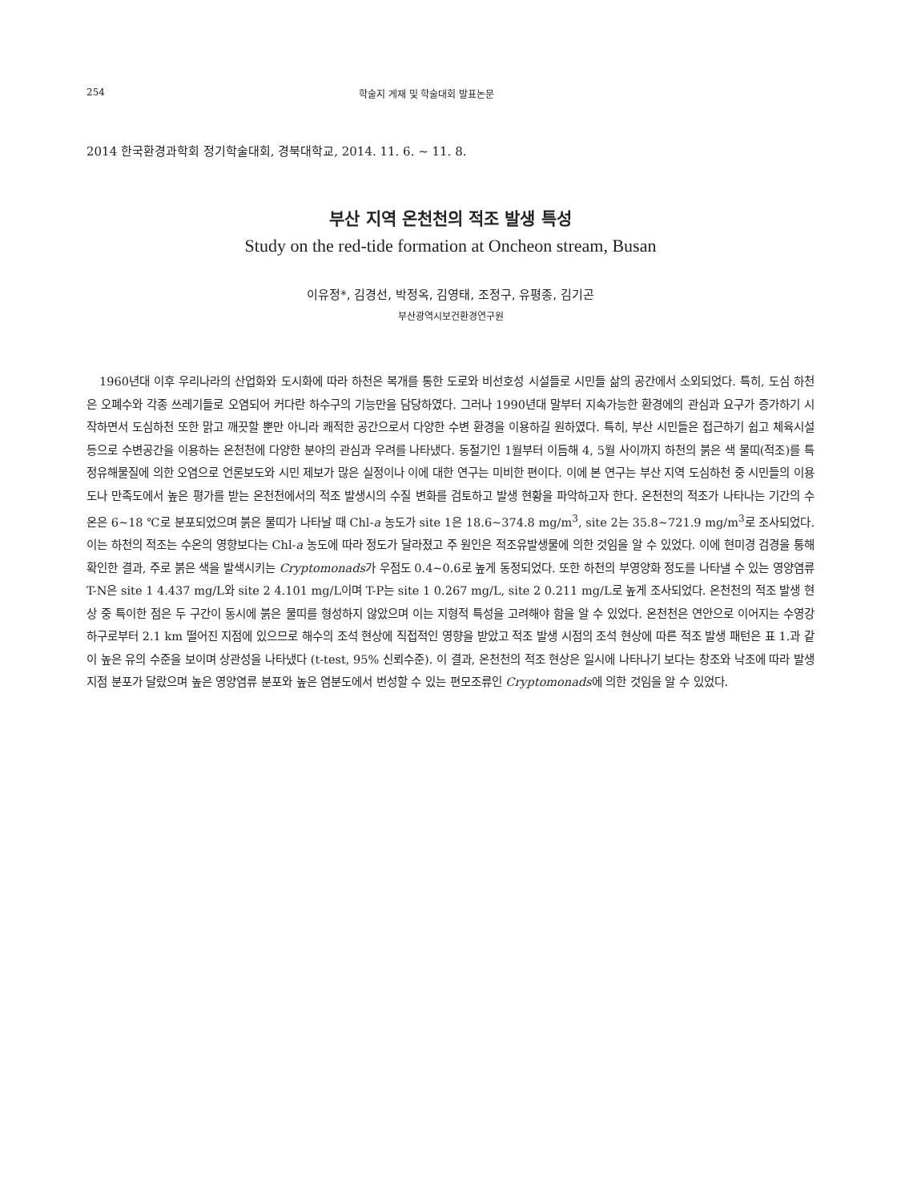254 학술지 게재 및 학술대회 발표논문
2014 한국환경과학회 정기학술대회, 경북대학교, 2014. 11. 6. ~ 11. 8.
부산 지역 온천천의 적조 발생 특성
Study on the red-tide formation at Oncheon stream, Busan
이유정*, 김경선, 박정옥, 김영태, 조정구, 유평종, 김기곤
부산광역시보건환경연구원
1960년대 이후 우리나라의 산업화와 도시화에 따라 하천은 복개를 통한 도로와 비선호성 시설들로 시민들 삶의 공간에서 소외되었다. 특히, 도심 하천은 오폐수와 각종 쓰레기들로 오염되어 커다란 하수구의 기능만을 담당하였다. 그러나 1990년대 말부터 지속가능한 환경에의 관심과 요구가 증가하기 시작하면서 도심하천 또한 맑고 깨끗할 뿐만 아니라 쾌적한 공간으로서 다양한 수변 환경을 이용하길 원하였다. 특히, 부산 시민들은 접근하기 쉽고 체육시설 등으로 수변공간을 이용하는 온천천에 다양한 분야의 관심과 우려를 나타냈다. 동절기인 1월부터 이듬해 4, 5월 사이까지 하천의 붉은 색 물띠(적조)를 특정유해물질에 의한 오염으로 언론보도와 시민 제보가 많은 실정이나 이에 대한 연구는 미비한 편이다. 이에 본 연구는 부산 지역 도심하천 중 시민들의 이용도나 만족도에서 높은 평가를 받는 온천천에서의 적조 발생시의 수질 변화를 검토하고 발생 현황을 파악하고자 한다. 온천천의 적조가 나타나는 기간의 수온은 6~18 ℃로 분포되었으며 붉은 물띠가 나타날 때 Chl-a 농도가 site 1은 18.6~374.8 mg/m<sup>3</sup>, site 2는 35.8~721.9 mg/m<sup>3</sup>로 조사되었다. 이는 하천의 적조는 수온의 영향보다는 Chl-a 농도에 따라 정도가 달라졌고 주 원인은 적조유발생물에 의한 것임을 알 수 있었다. 이에 현미경 검경을 통해 확인한 결과, 주로 붉은 색을 발색시키는 Cryptomonads가 우점도 0.4~0.6로 높게 동정되었다. 또한 하천의 부영양화 정도를 나타낼 수 있는 영양염류 T-N은 site 1 4.437 mg/L와 site 2 4.101 mg/L이며 T-P는 site 1 0.267 mg/L, site 2 0.211 mg/L로 높게 조사되었다. 온천천의 적조 발생 현상 중 특이한 점은 두 구간이 동시에 붉은 물띠를 형성하지 않았으며 이는 지형적 특성을 고려해야 함을 알 수 있었다. 온천천은 연안으로 이어지는 수영강 하구로부터 2.1 km 떨어진 지점에 있으므로 해수의 조석 현상에 직접적인 영향을 받았고 적조 발생 시점의 조석 현상에 따른 적조 발생 패턴은 표 1.과 같이 높은 유의 수준을 보이며 상관성을 나타냈다 (t-test, 95% 신뢰수준). 이 결과, 온천천의 적조 현상은 일시에 나타나기 보다는 창조와 낙조에 따라 발생 지점 분포가 달랐으며 높은 영양염류 분포와 높은 염분도에서 번성할 수 있는 편모조류인 Cryptomonads에 의한 것임을 알 수 있었다.